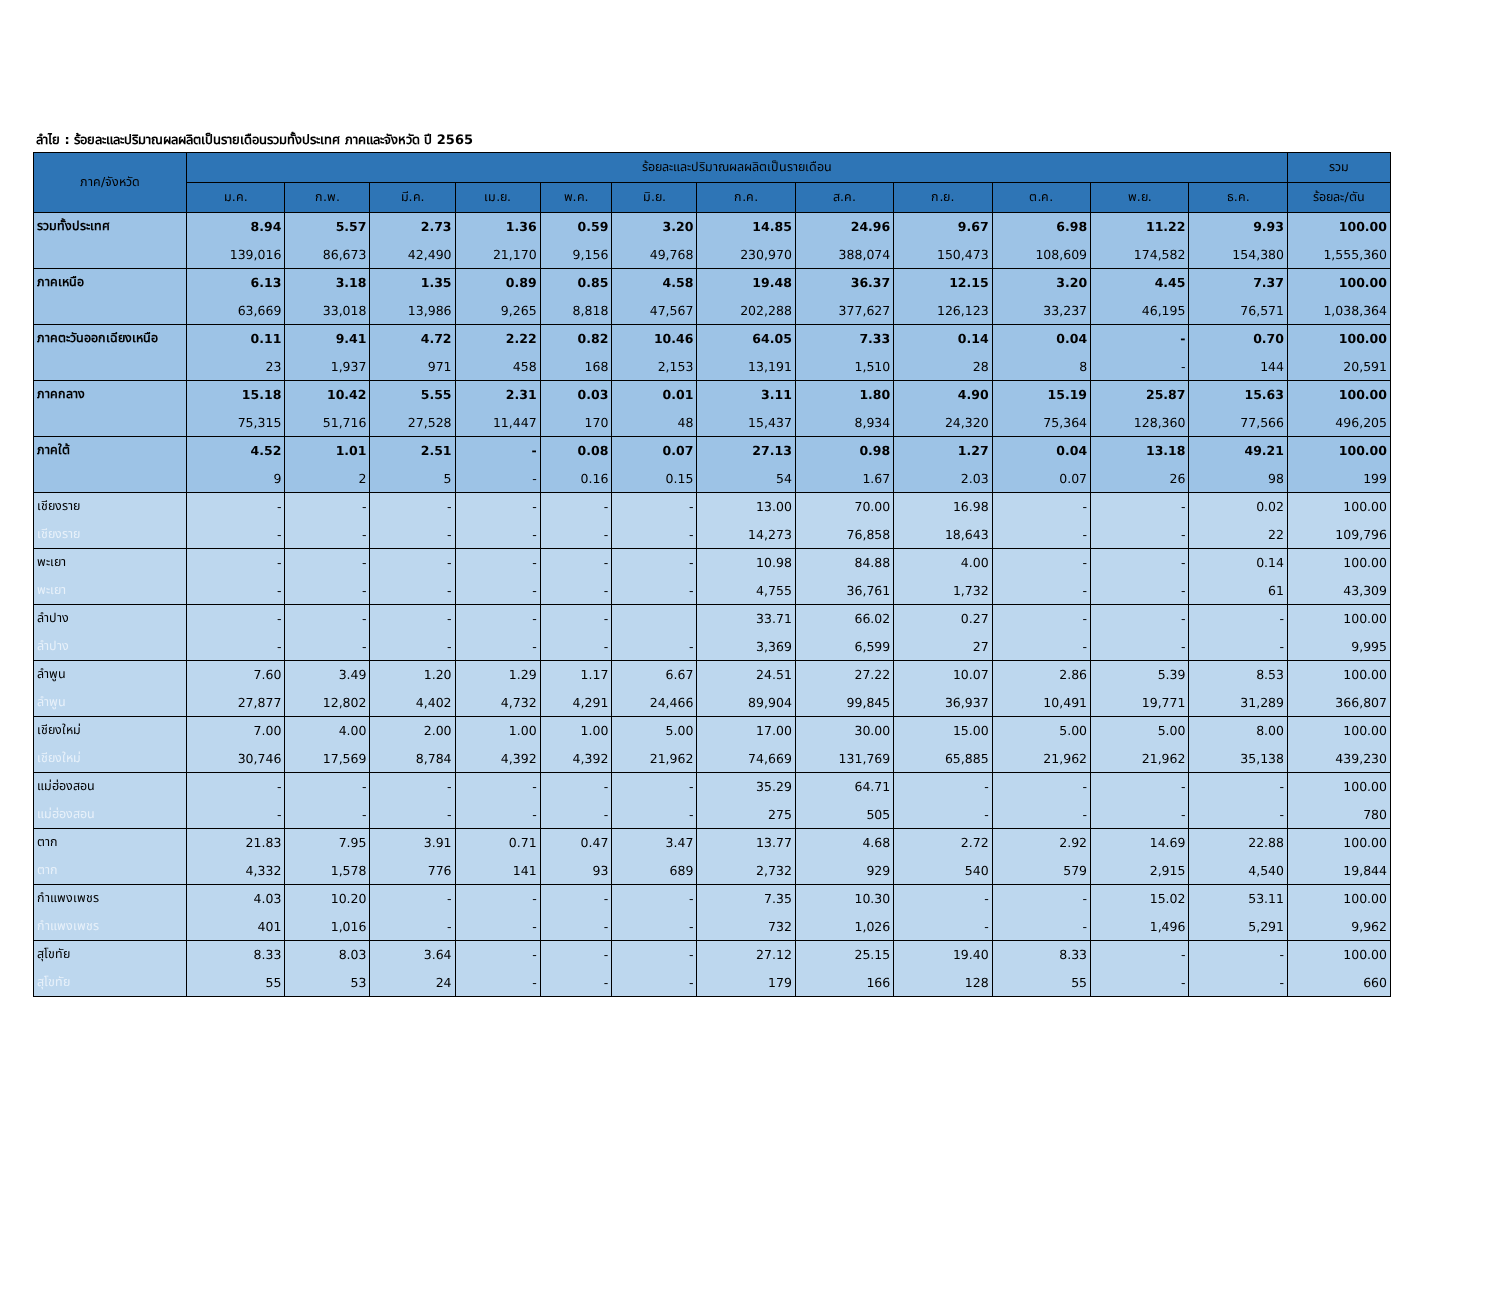ลำไย : ร้อยละและปริมาณผลผลิตเป็นรายเดือนรวมทั้งประเทศ ภาคและจังหวัด ปี 2565
| ภาค/จังหวัด | ร้อยละและปริมาณผลผลิตเป็นรายเดือน | | | | | | | | | | | | รวม |
| --- | --- | --- | --- | --- | --- | --- | --- | --- | --- | --- | --- | --- | --- |
| | ม.ค. | ก.พ. | มี.ค. | เม.ย. | พ.ค. | มิ.ย. | ก.ค. | ส.ค. | ก.ย. | ต.ค. | พ.ย. | ธ.ค. | ร้อยละ/ตัน |
| รวมทั้งประเทศ | 8.94 | 5.57 | 2.73 | 1.36 | 0.59 | 3.20 | 14.85 | 24.96 | 9.67 | 6.98 | 11.22 | 9.93 | 100.00 |
| | 139,016 | 86,673 | 42,490 | 21,170 | 9,156 | 49,768 | 230,970 | 388,074 | 150,473 | 108,609 | 174,582 | 154,380 | 1,555,360 |
| ภาคเหนือ | 6.13 | 3.18 | 1.35 | 0.89 | 0.85 | 4.58 | 19.48 | 36.37 | 12.15 | 3.20 | 4.45 | 7.37 | 100.00 |
| | 63,669 | 33,018 | 13,986 | 9,265 | 8,818 | 47,567 | 202,288 | 377,627 | 126,123 | 33,237 | 46,195 | 76,571 | 1,038,364 |
| ภาคตะวันออกเฉียงเหนือ | 0.11 | 9.41 | 4.72 | 2.22 | 0.82 | 10.46 | 64.05 | 7.33 | 0.14 | 0.04 | - | 0.70 | 100.00 |
| | 23 | 1,937 | 971 | 458 | 168 | 2,153 | 13,191 | 1,510 | 28 | 8 | - | 144 | 20,591 |
| ภาคกลาง | 15.18 | 10.42 | 5.55 | 2.31 | 0.03 | 0.01 | 3.11 | 1.80 | 4.90 | 15.19 | 25.87 | 15.63 | 100.00 |
| | 75,315 | 51,716 | 27,528 | 11,447 | 170 | 48 | 15,437 | 8,934 | 24,320 | 75,364 | 128,360 | 77,566 | 496,205 |
| ภาคใต้ | 4.52 | 1.01 | 2.51 | - | 0.08 | 0.07 | 27.13 | 0.98 | 1.27 | 0.04 | 13.18 | 49.21 | 100.00 |
| | 9 | 2 | 5 | - | 0.16 | 0.15 | 54 | 1.67 | 2.03 | 0.07 | 26 | 98 | 199 |
| เชียงราย | - | - | - | - | - | - | 13.00 | 70.00 | 16.98 | - | - | 0.02 | 100.00 |
| เชียงราย | - | - | - | - | - | - | 14,273 | 76,858 | 18,643 | - | - | 22 | 109,796 |
| พะเยา | - | - | - | - | - | - | 10.98 | 84.88 | 4.00 | - | - | 0.14 | 100.00 |
| พะเยา | - | - | - | - | - | - | 4,755 | 36,761 | 1,732 | - | - | 61 | 43,309 |
| ลำปาง | - | - | - | - | - | | 33.71 | 66.02 | 0.27 | - | - | - | 100.00 |
| ลำปาง | - | - | - | - | - | - | 3,369 | 6,599 | 27 | - | - | - | 9,995 |
| ลำพูน | 7.60 | 3.49 | 1.20 | 1.29 | 1.17 | 6.67 | 24.51 | 27.22 | 10.07 | 2.86 | 5.39 | 8.53 | 100.00 |
| ลำพูน | 27,877 | 12,802 | 4,402 | 4,732 | 4,291 | 24,466 | 89,904 | 99,845 | 36,937 | 10,491 | 19,771 | 31,289 | 366,807 |
| เชียงใหม่ | 7.00 | 4.00 | 2.00 | 1.00 | 1.00 | 5.00 | 17.00 | 30.00 | 15.00 | 5.00 | 5.00 | 8.00 | 100.00 |
| เชียงใหม่ | 30,746 | 17,569 | 8,784 | 4,392 | 4,392 | 21,962 | 74,669 | 131,769 | 65,885 | 21,962 | 21,962 | 35,138 | 439,230 |
| แม่ฮ่องสอน | - | - | - | - | - | - | 35.29 | 64.71 | - | - | - | - | 100.00 |
| แม่ฮ่องสอน | - | - | - | - | - | - | 275 | 505 | - | - | - | - | 780 |
| ตาก | 21.83 | 7.95 | 3.91 | 0.71 | 0.47 | 3.47 | 13.77 | 4.68 | 2.72 | 2.92 | 14.69 | 22.88 | 100.00 |
| ตาก | 4,332 | 1,578 | 776 | 141 | 93 | 689 | 2,732 | 929 | 540 | 579 | 2,915 | 4,540 | 19,844 |
| กำแพงเพชร | 4.03 | 10.20 | - | - | - | - | 7.35 | 10.30 | - | - | 15.02 | 53.11 | 100.00 |
| กำแพงเพชร | 401 | 1,016 | - | - | - | - | 732 | 1,026 | - | - | 1,496 | 5,291 | 9,962 |
| สุโขทัย | 8.33 | 8.03 | 3.64 | - | - | - | 27.12 | 25.15 | 19.40 | 8.33 | - | - | 100.00 |
| สุโขทัย | 55 | 53 | 24 | - | - | - | 179 | 166 | 128 | 55 | - | - | 660 |